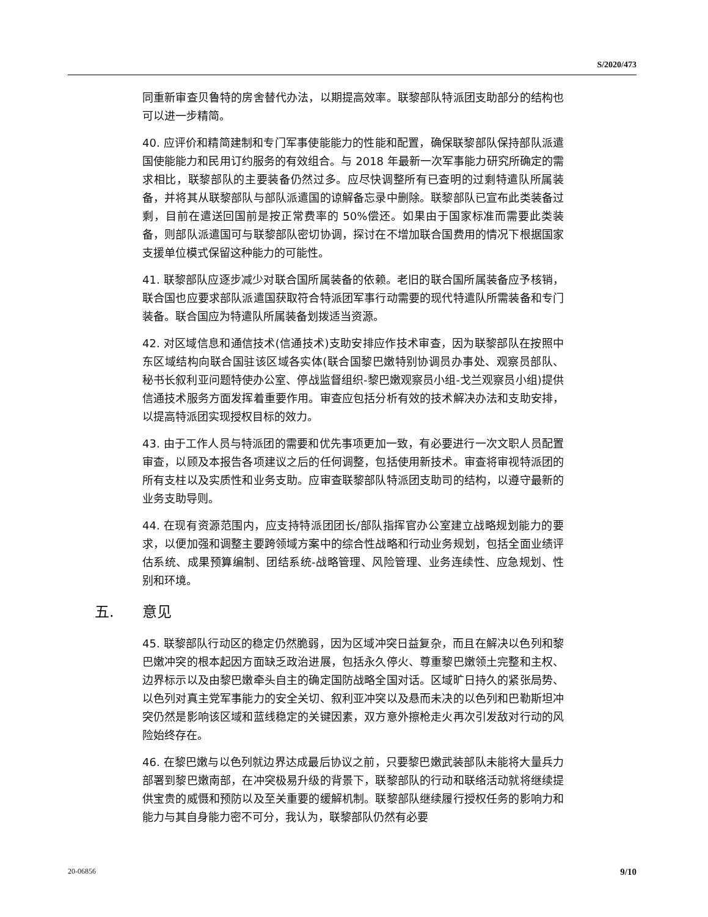S/2020/473
同重新审查贝鲁特的房舍替代办法，以期提高效率。联黎部队特派团支助部分的结构也可以进一步精简。
40. 应评价和精简建制和专门军事使能能力的性能和配置，确保联黎部队保持部队派遣国使能能力和民用订约服务的有效组合。与 2018 年最新一次军事能力研究所确定的需求相比，联黎部队的主要装备仍然过多。应尽快调整所有已查明的过剩特遣队所属装备，并将其从联黎部队与部队派遣国的谅解备忘录中删除。联黎部队已宣布此类装备过剩，目前在遣送回国前是按正常费率的 50%偿还。如果由于国家标准而需要此类装备，则部队派遣国可与联黎部队密切协调，探讨在不增加联合国费用的情况下根据国家支援单位模式保留这种能力的可能性。
41. 联黎部队应逐步减少对联合国所属装备的依赖。老旧的联合国所属装备应予核销，联合国也应要求部队派遣国获取符合特派团军事行动需要的现代特遣队所需装备和专门装备。联合国应为特遣队所属装备划拨适当资源。
42. 对区域信息和通信技术(信通技术)支助安排应作技术审查，因为联黎部队在按照中东区域结构向联合国驻该区域各实体(联合国黎巴嫩特别协调员办事处、观察员部队、秘书长叙利亚问题特使办公室、停战监督组织-黎巴嫩观察员小组-戈兰观察员小组)提供信通技术服务方面发挥着重要作用。审查应包括分析有效的技术解决办法和支助安排，以提高特派团实现授权目标的效力。
43. 由于工作人员与特派团的需要和优先事项更加一致，有必要进行一次文职人员配置审查，以顾及本报告各项建议之后的任何调整，包括使用新技术。审查将审视特派团的所有支柱以及实质性和业务支助。应审查联黎部队特派团支助司的结构，以遵守最新的业务支助导则。
44. 在现有资源范围内，应支持特派团团长/部队指挥官办公室建立战略规划能力的要求，以便加强和调整主要跨领域方案中的综合性战略和行动业务规划，包括全面业绩评估系统、成果预算编制、团结系统-战略管理、风险管理、业务连续性、应急规划、性别和环境。
五. 意见
45. 联黎部队行动区的稳定仍然脆弱，因为区域冲突日益复杂，而且在解决以色列和黎巴嫩冲突的根本起因方面缺乏政治进展，包括永久停火、尊重黎巴嫩领土完整和主权、边界标示以及由黎巴嫩牵头自主的确定国防战略全国对话。区域旷日持久的紧张局势、以色列对真主党军事能力的安全关切、叙利亚冲突以及悬而未决的以色列和巴勒斯坦冲突仍然是影响该区域和蓝线稳定的关键因素，双方意外擦枪走火再次引发敌对行动的风险始终存在。
46. 在黎巴嫩与以色列就边界达成最后协议之前，只要黎巴嫩武装部队未能将大量兵力部署到黎巴嫩南部，在冲突极易升级的背景下，联黎部队的行动和联络活动就将继续提供宝贵的威慑和预防以及至关重要的缓解机制。联黎部队继续履行授权任务的影响力和能力与其自身能力密不可分，我认为，联黎部队仍然有必要
20-06856 9/10